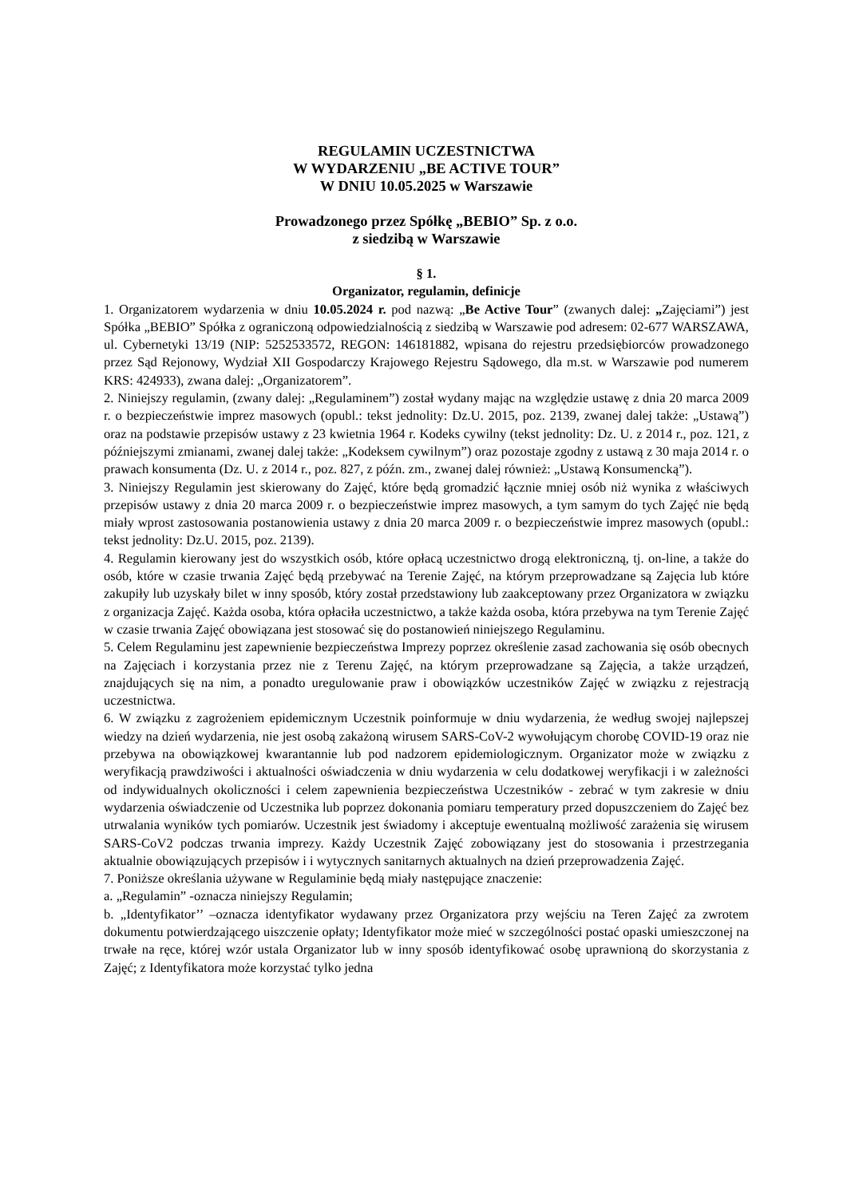REGULAMIN UCZESTNICTWA
W WYDARZENIU „BE ACTIVE TOUR”
W DNIU 10.05.2025 w Warszawie
Prowadzonego przez Spółkę „BEBIO” Sp. z o.o.
z siedzibą w Warszawie
§ 1.
Organizator, regulamin, definicje
1. Organizatorem wydarzenia w dniu 10.05.2024 r. pod nazwą: „Be Active Tour” (zwanych dalej: „Zajęciami”) jest Spółka „BEBIO” Spółka z ograniczoną odpowiedzialnością z siedzibą w Warszawie pod adresem: 02-677 WARSZAWA, ul. Cybernetyki 13/19 (NIP: 5252533572, REGON: 146181882, wpisana do rejestru przedsiębiorców prowadzonego przez Sąd Rejonowy, Wydział XII Gospodarczy Krajowego Rejestru Sądowego, dla m.st. w Warszawie pod numerem KRS: 424933), zwana dalej: „Organizatorem”.
2. Niniejszy regulamin, (zwany dalej: „Regulaminem”) został wydany mając na względzie ustawę z dnia 20 marca 2009 r. o bezpieczeństwie imprez masowych (opubl.: tekst jednolity: Dz.U. 2015, poz. 2139, zwanej dalej także: „Ustawą”) oraz na podstawie przepisów ustawy z 23 kwietnia 1964 r. Kodeks cywilny (tekst jednolity: Dz. U. z 2014 r., poz. 121, z późniejszymi zmianami, zwanej dalej także: „Kodeksem cywilnym”) oraz pozostaje zgodny z ustawą z 30 maja 2014 r. o prawach konsumenta (Dz. U. z 2014 r., poz. 827, z późn. zm., zwanej dalej również: „Ustawą Konsumencką”).
3. Niniejszy Regulamin jest skierowany do Zajęć, które będą gromadzić łącznie mniej osób niż wynika z właściwych przepisów ustawy z dnia 20 marca 2009 r. o bezpieczeństwie imprez masowych, a tym samym do tych Zajęć nie będą miały wprost zastosowania postanowienia ustawy z dnia 20 marca 2009 r. o bezpieczeństwie imprez masowych (opubl.: tekst jednolity: Dz.U. 2015, poz. 2139).
4. Regulamin kierowany jest do wszystkich osób, które opłacą uczestnictwo drogą elektroniczną, tj. on-line, a także do osób, które w czasie trwania Zajęć będą przebywać na Terenie Zajęć, na którym przeprowadzane są Zajęcia lub które zakupiły lub uzyskały bilet w inny sposób, który został przedstawiony lub zaakceptowany przez Organizatora w związku z organizacja Zajęć. Każda osoba, która opłaciła uczestnictwo, a także każda osoba, która przebywa na tym Terenie Zajęć w czasie trwania Zajęć obowiązana jest stosować się do postanowień niniejszego Regulaminu.
5. Celem Regulaminu jest zapewnienie bezpieczeństwa Imprezy poprzez określenie zasad zachowania się osób obecnych na Zajęciach i korzystania przez nie z Terenu Zajęć, na którym przeprowadzane są Zajęcia, a także urządzeń, znajdujących się na nim, a ponadto uregulowanie praw i obowiązków uczestników Zajęć w związku z rejestracją uczestnictwa.
6. W związku z zagrożeniem epidemicznym Uczestnik poinformuje w dniu wydarzenia, że według swojej najlepszej wiedzy na dzień wydarzenia, nie jest osobą zakażoną wirusem SARS-CoV-2 wywołującym chorobę COVID-19 oraz nie przebywa na obowiązkowej kwarantannie lub pod nadzorem epidemiologicznym. Organizator może w związku z weryfikacją prawdziwości i aktualności oświadczenia w dniu wydarzenia w celu dodatkowej weryfikacji i w zależności od indywidualnych okoliczności i celem zapewnienia bezpieczeństwa Uczestników - zebrać w tym zakresie w dniu wydarzenia oświadczenie od Uczestnika lub poprzez dokonania pomiaru temperatury przed dopuszczeniem do Zajęć bez utrwalania wyników tych pomiarów. Uczestnik jest świadomy i akceptuje ewentualną możliwość zarażenia się wirusem SARS-CoV2 podczas trwania imprezy. Każdy Uczestnik Zajęć zobowiązany jest do stosowania i przestrzegania aktualnie obowiązujących przepisów i i wytycznych sanitarnych aktualnych na dzień przeprowadzenia Zajęć.
7. Poniższe określania używane w Regulaminie będą miały następujące znaczenie:
a. „Regulamin” -oznacza niniejszy Regulamin;
b. „Identyfikator’’ –oznacza identyfikator wydawany przez Organizatora przy wejściu na Teren Zajęć za zwrotem dokumentu potwierdzającego uiszczenie opłaty; Identyfikator może mieć w szczególności postać opaski umieszczonej na trwałe na ręce, której wzór ustala Organizator lub w inny sposób identyfikować osobę uprawnioną do skorzystania z Zajęć; z Identyfikatora może korzystać tylko jedna